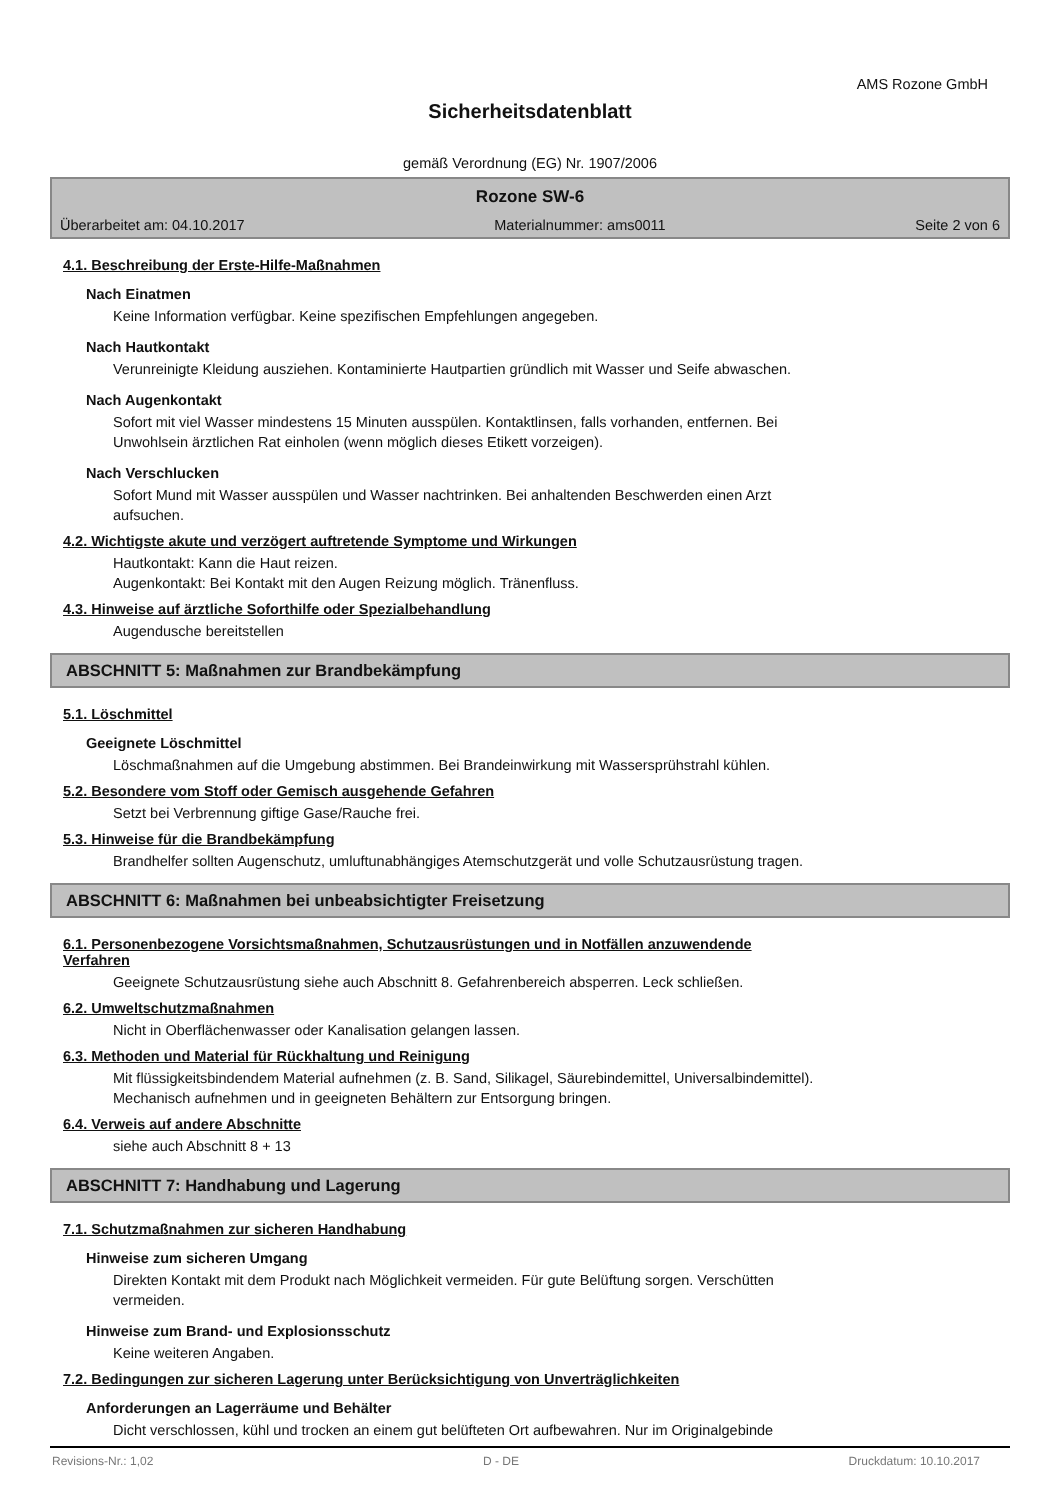AMS Rozone GmbH
Sicherheitsdatenblatt
gemäß Verordnung (EG) Nr. 1907/2006
Rozone SW-6
Überarbeitet am: 04.10.2017 Materialnummer: ams0011 Seite 2 von 6
4.1. Beschreibung der Erste-Hilfe-Maßnahmen
Nach Einatmen
Keine Information verfügbar. Keine spezifischen Empfehlungen angegeben.
Nach Hautkontakt
Verunreinigte Kleidung ausziehen. Kontaminierte Hautpartien gründlich mit Wasser und Seife abwaschen.
Nach Augenkontakt
Sofort mit viel Wasser mindestens 15 Minuten ausspülen. Kontaktlinsen, falls vorhanden, entfernen. Bei
Unwohlsein ärztlichen Rat einholen (wenn möglich dieses Etikett vorzeigen).
Nach Verschlucken
Sofort Mund mit Wasser ausspülen und Wasser nachtrinken. Bei anhaltenden Beschwerden einen Arzt
aufsuchen.
4.2. Wichtigste akute und verzögert auftretende Symptome und Wirkungen
Hautkontakt: Kann die Haut reizen.
Augenkontakt: Bei Kontakt mit den Augen Reizung möglich. Tränenfluss.
4.3. Hinweise auf ärztliche Soforthilfe oder Spezialbehandlung
Augendusche bereitstellen
ABSCHNITT 5: Maßnahmen zur Brandbekämpfung
5.1. Löschmittel
Geeignete Löschmittel
Löschmaßnahmen auf die Umgebung abstimmen. Bei Brandeinwirkung mit Wassersprühstrahl kühlen.
5.2. Besondere vom Stoff oder Gemisch ausgehende Gefahren
Setzt bei Verbrennung giftige Gase/Rauche frei.
5.3. Hinweise für die Brandbekämpfung
Brandhelfer sollten Augenschutz, umluftunabhängiges Atemschutzgerät und volle Schutzausrüstung tragen.
ABSCHNITT 6: Maßnahmen bei unbeabsichtigter Freisetzung
6.1. Personenbezogene Vorsichtsmaßnahmen, Schutzausrüstungen und in Notfällen anzuwendende
Verfahren
Geeignete Schutzausrüstung siehe auch Abschnitt 8. Gefahrenbereich absperren. Leck schließen.
6.2. Umweltschutzmaßnahmen
Nicht in Oberflächenwasser oder Kanalisation gelangen lassen.
6.3. Methoden und Material für Rückhaltung und Reinigung
Mit flüssigkeitsbindendem Material aufnehmen (z. B. Sand, Silikagel, Säurebindemittel, Universalbindemittel).
Mechanisch aufnehmen und in geeigneten Behältern zur Entsorgung bringen.
6.4. Verweis auf andere Abschnitte
siehe auch Abschnitt 8 + 13
ABSCHNITT 7: Handhabung und Lagerung
7.1. Schutzmaßnahmen zur sicheren Handhabung
Hinweise zum sicheren Umgang
Direkten Kontakt mit dem Produkt nach Möglichkeit vermeiden. Für gute Belüftung sorgen. Verschütten
vermeiden.
Hinweise zum Brand- und Explosionsschutz
Keine weiteren Angaben.
7.2. Bedingungen zur sicheren Lagerung unter Berücksichtigung von Unverträglichkeiten
Anforderungen an Lagerräume und Behälter
Dicht verschlossen, kühl und trocken an einem gut belüfteten Ort aufbewahren. Nur im Originalgebinde
Revisions-Nr.: 1,02 D - DE Druckdatum: 10.10.2017